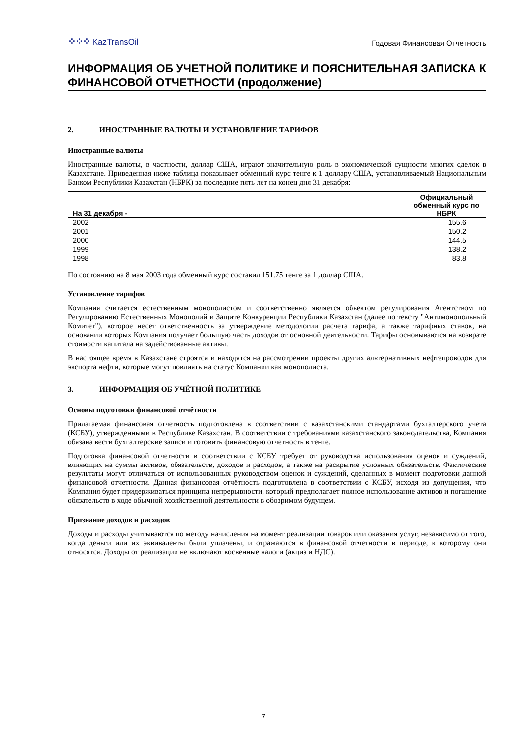⁘⁘⁘ KazTransOil
Годовая Финансовая Отчетность
ИНФОРМАЦИЯ ОБ УЧЕТНОЙ ПОЛИТИКЕ И ПОЯСНИТЕЛЬНАЯ ЗАПИСКА К ФИНАНСОВОЙ ОТЧЕТНОСТИ (продолжение)
2. ИНОСТРАННЫЕ ВАЛЮТЫ И УСТАНОВЛЕНИЕ ТАРИФОВ
Иностранные валюты
Иностранные валюты, в частности, доллар США, играют значительную роль в экономической сущности многих сделок в Казахстане. Приведенная ниже таблица показывает обменный курс тенге к 1 доллару США, устанавливаемый Национальным Банком Республики Казахстан (НБРК) за последние пять лет на конец дня 31 декабря:
| На 31 декабря - | Официальный обменный курс по НБРК |
| --- | --- |
| 2002 | 155.6 |
| 2001 | 150.2 |
| 2000 | 144.5 |
| 1999 | 138.2 |
| 1998 | 83.8 |
По состоянию на 8 мая 2003 года обменный курс составил 151.75 тенге за 1 доллар США.
Установление тарифов
Компания считается естественным монополистом и соответственно является объектом регулирования Агентством по Регулированию Естественных Монополий и Защите Конкуренции Республики Казахстан (далее по тексту "Антимонопольный Комитет"), которое несет ответственность за утверждение методологии расчета тарифа, а также тарифных ставок, на основании которых Компания получает большую часть доходов от основной деятельности. Тарифы основываются на возврате стоимости капитала на задействованные активы.
В настоящее время в Казахстане строятся и находятся на рассмотрении проекты других альтернативных нефтепроводов для экспорта нефти, которые могут повлиять на статус Компании как монополиста.
3. ИНФОРМАЦИЯ ОБ УЧЁТНОЙ ПОЛИТИКЕ
Основы подготовки финансовой отчётности
Прилагаемая финансовая отчетность подготовлена в соответствии с казахстанскими стандартами бухгалтерского учета (КСБУ), утвержденными в Республике Казахстан. В соответствии с требованиями казахстанского законодательства, Компания обязана вести бухгалтерские записи и готовить финансовую отчетность в тенге.
Подготовка финансовой отчетности в соответствии с КСБУ требует от руководства использования оценок и суждений, влияющих на суммы активов, обязательств, доходов и расходов, а также на раскрытие условных обязательств. Фактические результаты могут отличаться от использованных руководством оценок и суждений, сделанных в момент подготовки данной финансовой отчетности. Данная финансовая отчётность подготовлена в соответствии с КСБУ, исходя из допущения, что Компания будет придерживаться принципа непрерывности, который предполагает полное использование активов и погашение обязательств в ходе обычной хозяйственной деятельности в обозримом будущем.
Признание доходов и расходов
Доходы и расходы учитываются по методу начисления на момент реализации товаров или оказания услуг, независимо от того, когда деньги или их эквиваленты были уплачены, и отражаются в финансовой отчетности в периоде, к которому они относятся. Доходы от реализации не включают косвенные налоги (акциз и НДС).
7